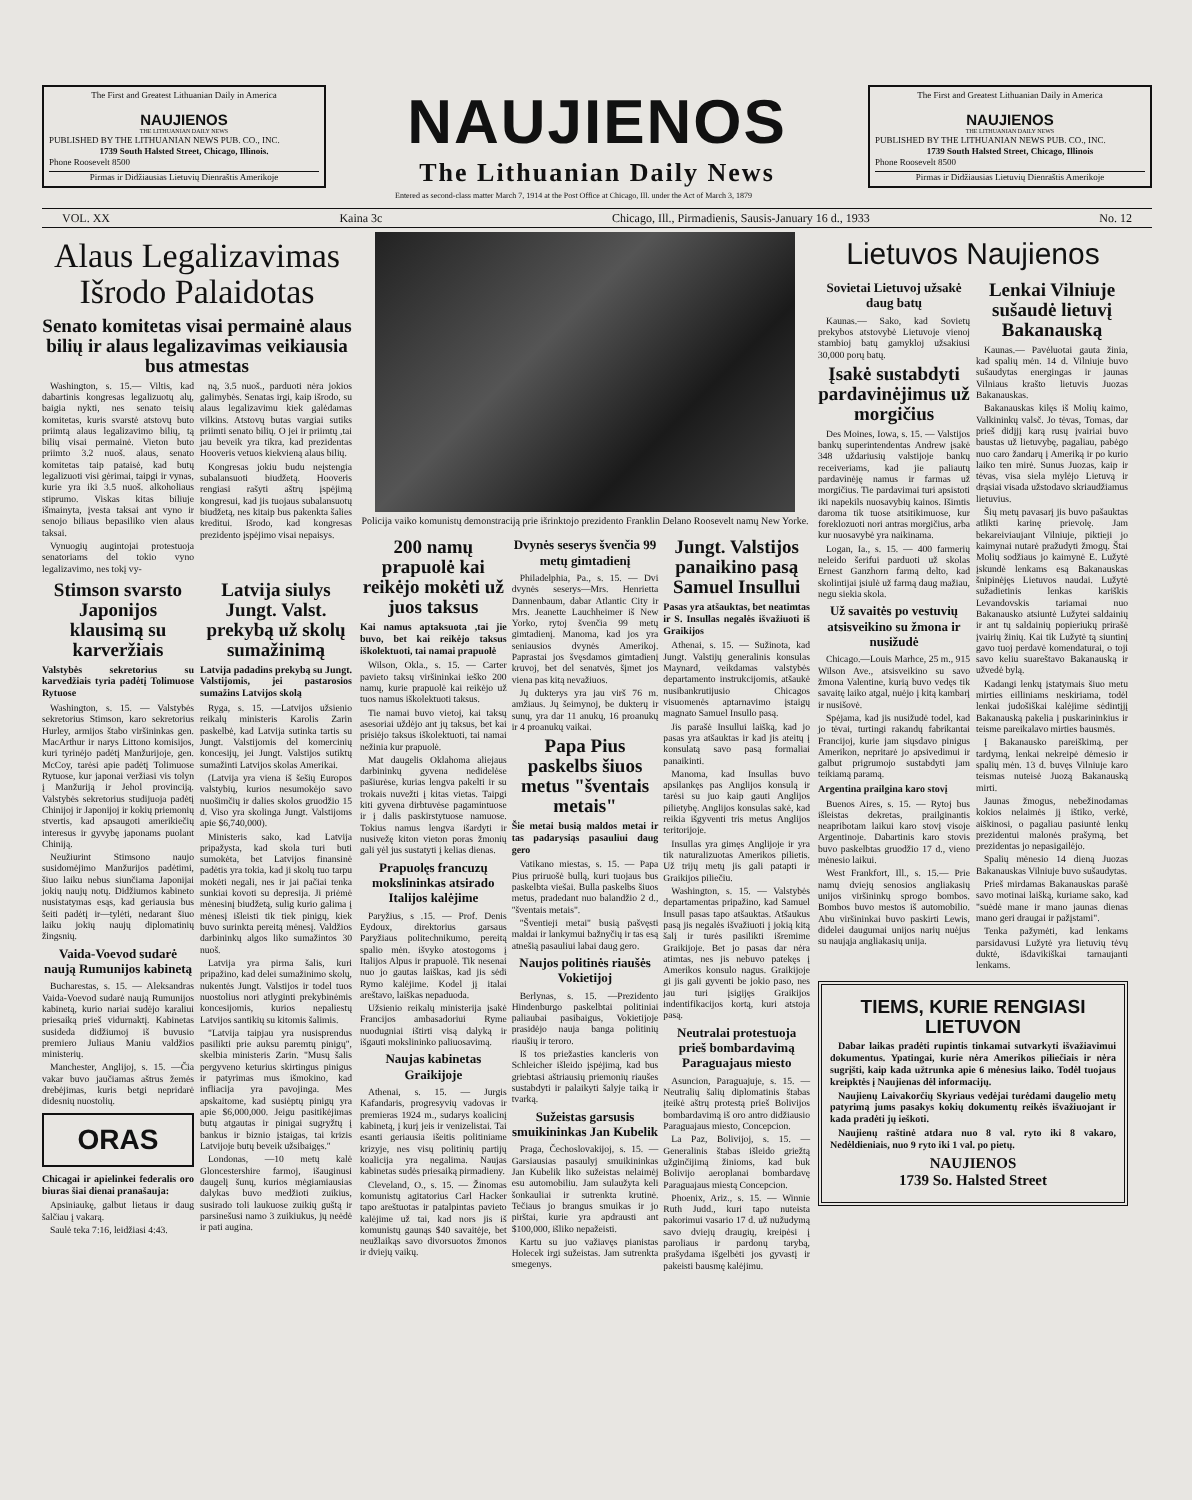The First and Greatest Lithuanian Daily in America
NAUJIENOS
THE LITHUANIAN DAILY NEWS
PUBLISHED BY THE LITHUANIAN NEWS PUB. CO., INC.
1739 South Halsted Street, Chicago, Illinois.
Phone Roosevelt 8500
Pirmas ir Didžiausias Lietuvių Dienraštis Amerikoje
NAUJIENOS
The Lithuanian Daily News
Entered as second-class matter March 7, 1914 at the Post Office at Chicago, Ill. under the Act of March 3, 1879
The First and Greatest Lithuanian Daily in America
NAUJIENOS
THE LITHUANIAN DAILY NEWS
PUBLISHED BY THE LITHUANIAN NEWS PUB. CO., INC.
1739 South Halsted Street, Chicago, Illinois
Phone Roosevelt 8500
Pirmas ir Didžiausias Lietuvių Dienraštis Amerikoje
VOL. XX Kaina 3c Chicago, Ill., Pirmadienis, Sausis-January 16 d., 1933 No. 12
Alaus Legalizavimas Išrodo Palaidotas
Senato komitetas visai permainė alaus bilių ir alaus legalizavimas veikiausia bus atmestas
Washington, s. 15.— Viltis, kad dabartinis kongresas legalizuotų alų, baigia nykti, nes senato teisių komitetas, kuris svarstė atstovų buto priimtą alaus legalizavimo bilių, tą bilių visai permainė. Vieton buto priimto 3.2 nuoš. alaus, senato komitetas taip pataisė, kad butų legalizuoti visi gėrimai, taipgi ir vynas, kurie yra iki 3.5 nuoš. alkoholiaus stiprumo. Viskas kitas biliuje išmainyta, įvesta taksai ant vyno ir senojo biliaus bepasiliko vien alaus taksai.
Vynuogių augintojai protestuoja senatoriams del tokio vyno legalizavimo, nes tokį vy-
ną, 3.5 nuoš., parduoti nėra jokios galimybės. Senatas irgi, kaip išrodo, su alaus legalizavimu kiek galėdamas vilkins. Atstovų butas vargiai sutiks priimti senato bilių. O jei ir priimtų ,tai jau beveik yra tikra, kad prezidentas Hooveris vetuos kiekvieną alaus bilių.
Kongresas jokiu budu neįstengia subalansuoti biudžetą. Hooveris rengiasi rašyti aštrų įspėjimą kongresui, kad jis tuojaus subalansuotų biudžetą, nes kitaip bus pakenkta šalies kreditui. Išrodo, kad kongresas prezidento įspėjimo visai nepaisys.
Stimson svarsto Japonijos klausimą su karveržiais
Valstybės sekretorius su karvedžiais tyria padėtį Tolimuose Rytuose
Washington, s. 15. — Valstybės sekretorius Stimson, karo sekretorius Hurley, armijos štabo viršininkas gen. MacArthur ir narys Littono komisijos, kuri tyrinėjo padėtį Manžurijoje, gen. McCoy, tarėsi apie padėtį Tolimuose Rytuose, kur japonai veržiasi vis tolyn į Manžuriją ir Jehol provinciją. Valstybės sekretorius studijuoja padėtį Chinijoj ir Japonijoj ir kokių priemonių stvertis, kad apsaugoti amerikiečių interesus ir gyvybę japonams puolant Chiniją.
Neužiurint Stimsono naujo susidomėjimo Manžurijos padėtimi, šiuo laiku nebus siunčiama Japonijai jokių naujų notų. Didžiumos kabineto nusistatymas esąs, kad geriausia bus šeiti padėtį ir—tylėti, nedarant šiuo laiku jokių naujų diplomatinių žingsnių.
Vaida-Voevod sudarė naują Rumunijos kabinetą
Bucharestas, s. 15. — Aleksandras Vaida-Voevod sudarė naują Rumunijos kabinetą, kurio nariai sudėjo karaliui priesaiką prieš vidurnaktį. Kabinetas susideda didžiumoj iš buvusio premiero Juliaus Maniu valdžios ministerių.
Manchester, Anglijoj, s. 15. —Čia vakar buvo jaučiamas aštrus žemės drebėjimas, kuris betgi nepridarė didesnių nuostolių.
ORAS
Chicagai ir apielinkei federalis oro biuras šiai dienai pranašauja:
Apsiniaukę, galbut lietaus ir daug šalčiau į vakarą.
Saulė teka 7:16, leidžiasi 4:43.
Latvija siulys Jungt. Valst. prekybą už skolų sumažinimą
Latvija padadins prekybą su Jungt. Valstijomis, jei pastarosios sumažins Latvijos skolą
Ryga, s. 15. —Latvijos užsienio reikalų ministeris Karolis Zarin paskelbė, kad Latvija sutinka tartis su Jungt. Valstijomis del komercinių koncesijų, jei Jungt. Valstijos sutiktų sumažinti Latvijos skolas Amerikai.
(Latvija yra viena iš šešių Europos valstybių, kurios nesumokėjo savo nuošimčių ir dalies skolos gruodžio 15 d. Viso yra skolinga Jungt. Valstijoms apie $6,740,000).
Ministeris sako, kad Latvija pripažysta, kad skola turi buti sumokėta, bet Latvijos finansinė padėtis yra tokia, kad ji skolų tuo tarpu mokėti negali, nes ir jai pačiai tenka sunkiai kovoti su depresija. Ji priėmė mėnesinį biudžetą, sulig kurio galima į mėnesį išleisti tik tiek pinigų, kiek buvo surinkta pereitą mėnesį. Valdžios darbininkų algos liko sumažintos 30 nuoš.
Latvija yra pirma šalis, kuri pripažino, kad delei sumažinimo skolų, nukentės Jungt. Valstijos ir todel tuos nuostolius nori atlyginti prekybinėmis koncesijomis, kurios nepaliestų Latvijos santikių su kitomis šalimis.
"Latvija taipjau yra nusisprendus pasilikti prie auksu paremtų pinigų", skelbia ministeris Zarin. "Musų šalis pergyveno keturius skirtingus pinigus ir patyrimas mus išmokino, kad infliacija yra pavojinga. Mes apskaitome, kad susiėptų pinigų yra apie $6,000,000. Jeigu pasitikėjimas butų atgautas ir pinigai sugryžtų į bankus ir biznio įstaigas, tai krizis Latvijoje butų beveik užsibaigęs."
Londonas, —10 metų kalė Gloncestershire farmoj, išauginusi daugelį šunų, kurios mėgiamiausias dalykas buvo medžioti zuikius, susirado toli laukuose zuikių guštą ir parsinešusi namo 3 zuikiukus, jų neėdė ir pati augina.
Policija vaiko komunistų demonstraciją prie išrinktojo prezidento Franklin Delano Roosevelt namų New Yorke.
200 namų prapuolė kai reikėjo mokėti už juos taksus
Kai namus aptaksuota ,tai jie buvo, bet kai reikėjo taksus iškolektuoti, tai namai prapuolė
Wilson, Okla., s. 15. — Carter pavieto taksų viršininkai ieško 200 namų, kurie prapuolė kai reikėjo už tuos namus iškolektuoti taksus.
Tie namai buvo vietoj, kai taksų asesoriai uždėjo ant jų taksus, bet kai prisiėjo taksus iškolektuoti, tai namai nežinia kur prapuolė.
Mat daugelis Oklahoma aliejaus darbininkų gyvena nedidelėse pašiurėse, kurias lengva pakelti ir su trokais nuvežti į kitas vietas. Taipgi kiti gyvena dirbtuvėse pagamintuose ir į dalis paskirstytuose namuose. Tokius namus lengva išardyti ir nusivežę kiton vieton poras žmonių gali yėl jus sustatyti į kelias dienas.
Prapuolęs francuzų mokslininkas atsirado Italijos kalėjime
Paryžius, s .15. — Prof. Denis Eydoux, direktorius garsaus Paryžiaus politechnikumo, pereitą spalio mėn. išvyko atostogoms į Italijos Alpus ir prapuolė. Tik nesenai nuo jo gautas laiškas, kad jis sėdi Rymo kalėjime. Kodel jį italai areštavo, laiškas nepaduoda.
Užsienio reikalų ministerija įsakė Francijos ambasadoriui Ryme nuodugniai ištirti visą dalyką ir išgauti mokslininko paliuosavimą.
Naujas kabinetas Graikijoje
Athenai, s. 15. — Jurgis Kafandaris, progresyvių vadovas ir premieras 1924 m., sudarys koalicinį kabinetą, į kurį jeis ir venizelistai. Tai esanti geriausia išeitis politiniame krizyje, nes visų politinių partijų koalicija yra negalima. Naujas kabinetas sudės priesaiką pirmadieny.
Cleveland, O., s. 15. — Žinomas komunistų agitatorius Carl Hacker tapo areštuotas ir patalpintas pavieto kalėjime už tai, kad nors jis iš komunistų gaunąs $40 savaitėje, bet neužlaikąs savo divorsuotos žmonos ir dviejų vaikų.
Dvynės seserys švenčia 99 metų gimtadienį
Philadelphia, Pa., s. 15. — Dvi dvynės seserys—Mrs. Henrietta Dannenbaum, dabar Atlantic City ir Mrs. Jeanette Lauchheimer iš New Yorko, rytoj švenčia 99 metų gimtadienį. Manoma, kad jos yra seniausios dvynės Amerikoj. Paprastai jos švęsdamos gimtadienį kruvoj, bet del senatvės, šįmet jos viena pas kitą nevažiuos.
Jų dukterys yra jau virš 76 m. amžiaus. Jų šeimynoj, be dukterų ir sunų, yra dar 11 anukų, 16 proanukų ir 4 proanukų vaikai.
Papa Pius paskelbs šiuos metus "šventais metais"
Šie metai busią maldos metai ir tas padarysiąs pasauliui daug gero
Vatikano miestas, s. 15. — Papa Pius priruošė bullą, kuri tuojaus bus paskelbta viešai. Bulla paskelbs šiuos metus, pradedant nuo balandžio 2 d., "šventais metais".
"Šventieji metai" busią pašvęsti maldai ir lankymui bažnyčių ir tas esą atnešią pasauliui labai daug gero.
Naujos politinės riaušės Vokietijoj
Berlynas, s. 15. —Prezidento Hindenburgo paskelbtai politiniai paliaubai pasibaigus, Vokietijoje prasidėjo nauja banga politinių riaušių ir teroro.
Iš tos priežasties kancleris von Schleicher išleido įspėjimą, kad bus griebtasi aštriausių priemonių riaušes sustabdyti ir palaikyti šalyje taiką ir tvarką.
Sužeistas garsusis smuikininkas Jan Kubelik
Praga, Čechoslovakijoj, s. 15. —Garsiausias pasaulyj smuikininkas Jan Kubelik liko sužeistas nelaimėj esu automobiliu. Jam sulaužyta keli šonkauliai ir sutrenkta krutinė. Tečiaus jo brangus smuikas ir jo pirštai, kurie yra apdrausti ant $100,000, išliko nepažeisti.
Kartu su juo važiavęs pianistas Holecek irgi sužeistas. Jam sutrenkta smegenys.
Jungt. Valstijos panaikino pasą Samuel Insullui
Pasas yra atšauktas, bet neatimtas ir S. Insullas negalės išvažiuoti iš Graikijos
Athenai, s. 15. — Sužinota, kad Jungt. Valstijų generalinis konsulas Maynard, veikdamas valstybės departamento instrukcijomis, atšaukė nusibankrutijusio Chicagos visuomenės aptarnavimo įstaigų magnato Samuel Insullo pasą.
Jis parašė Insullui laišką, kad jo pasas yra atšauktas ir kad jis ateitų į konsulatą savo pasą formaliai panaikinti.
Manoma, kad Insullas buvo apsilankęs pas Anglijos konsulą ir tarėsi su juo kaip gauti Anglijos pilietybę. Anglijos konsulas sakė, kad reikia išgyventi tris metus Anglijos teritorijoje.
Insullas yra gimęs Anglijoje ir yra tik naturalizuotas Amerikos pilietis. Už trijų metų jis gali patapti ir Graikijos piliečiu.
Washington, s. 15. — Valstybės departamentas pripažino, kad Samuel Insull pasas tapo atšauktas. Atšaukus pasą jis negalės išvažiuoti į jokią kitą šalį ir turės pasilikti išremime Graikijoje. Bet jo pasas dar nėra atimtas, nes jis nebuvo patekęs į Amerikos konsulo nagus. Graikijoje gi jis gali gyventi be jokio paso, nes jau turi įsigijęs Graikijos indentifikacijos kortą, kuri atstoja pasą.
Neutralai protestuoja prieš bombardavimą Paraguajaus miesto
Asuncion, Paraguajuje, s. 15. —Neutralių šalių diplomatinis štabas įteikė aštrų protestą prieš Bolivijos bombardavimą iš oro antro didžiausio Paraguajaus miesto, Concepcion.
La Paz, Bolivijoj, s. 15. — Generalinis štabas išleido griežtą užginčijimą žinioms, kad buk Bolivijo aeroplanai bombardavę Paraguajaus miestą Concepcion.
Phoenix, Ariz., s. 15. — Winnie Ruth Judd., kuri tapo nuteista pakorimui vasario 17 d. už nužudymą savo dviejų draugių, kreipėsi į paroliaus ir pardonų tarybą, prašydama išgelbėti jos gyvastį ir pakeisti bausmę kalėjimu.
Lietuvos Naujienos
Sovietai Lietuvoj užsakė daug batų
Kaunas.— Sako, kad Sovietų prekybos atstovybė Lietuvoje vienoj stambioj batų gamykloj užsakiusi 30,000 porų batų.
Įsakė sustabdyti pardavinėjimus už morgičius
Des Moines, Iowa, s. 15. — Valstijos bankų superintendentas Andrew įsakė 348 uždariusių valstijoje bankų receiveriams, kad jie paliautų pardavinėję namus ir farmas už morgičius. Tie pardavimai turi apsistoti iki napekils nuosavybių kainos. Išimtis daroma tik tuose atsitikimuose, kur foreklozuoti nori antras morgičius, arba kur nuosavybė yra naikinama.
Logan, Ia., s. 15. — 400 farmerių neleido šerifui parduoti už skolas Ernest Ganzhorn farmą delto, kad skolintijai įsiulė už farmą daug mažiau, negu siekia skola.
Už savaitės po vestuvių atsisveikino su žmona ir nusižudė
Chicago.—Louis Marhce, 25 m., 915 Wilson Ave., atsisveikino su savo žmona Valentine, kurią buvo vedęs tik savaitę laiko atgal, nuėjo į kitą kambarį ir nusišovė.
Spėjama, kad jis nusižudė todel, kad jo tėvai, turtingi rakandų fabrikantai Francijoj, kurie jam siųsdavo pinigus Amerikon, nepritarė jo apsivedimui ir galbut prigrumojo sustabdyti jam teikiamą paramą.
Argentina prailgina karo stovį
Buenos Aires, s. 15. — Rytoj bus išleistas dekretas, prailginantis neapribotam laikui karo stovį visoje Argentinoje. Dabartinis karo stovis buvo paskelbtas gruodžio 17 d., vieno mėnesio laikui.
West Frankfort, Ill., s. 15.— Prie namų dviejų senosios angliakasių unijos viršininkų sprogo bombos. Bombos buvo mestos iš automobilio. Abu viršininkai buvo paskirti Lewis, didelei daugumai unijos narių nuėjus su naująja angliakasių unija.
Lenkai Vilniuje sušaudė lietuvį Bakanauską
Kaunas.— Pavėluotai gauta žinia, kad spalių mėn. 14 d. Vilniuje buvo sušaudytas energingas ir jaunas Vilniaus krašto lietuvis Juozas Bakanauskas.
Bakanauskas kilęs iš Molių kaimo, Valkininkų valsč. Jo tėvas, Tomas, dar prieš didįjį karą rusų įvairiai buvo baustas už lietuvybę, pagaliau, pabėgo nuo caro žandarų į Ameriką ir po kurio laiko ten mirė. Sunus Juozas, kaip ir tėvas, visa siela mylėjo Lietuvą ir drąsiai visada užstodavo skriaudžiamus lietuvius.
Šių metų pavasarį jis buvo pašauktas atlikti karinę prievolę. Jam bekareiviaujant Vilniuje, piktieji jo kaimynai nutarė pražudyti žmogų. Štai Molių sodžiaus jo kaimynė E. Lužytė įskundė lenkams esą Bakanauskas šnipinėjęs Lietuvos naudai. Lužytė sužadietinis lenkas kariškis Levandovskis tariamai nuo Bakanausko atsiuntė Lužytei saldainių ir ant tų saldainių popieriukų prirašė įvairių žinių. Kai tik Lužytė tą siuntinį gavo tuoj perdavė komendaturai, o toji savo keliu suareštavo Bakanauską ir užvedė bylą.
Kadangi lenkų įstatymais šiuo metu mirties eilliniams neskiriama, todėl lenkai judošiškai kalėjime sėdintįjį Bakanauską pakelia į puskarininkius ir teisme pareikalavo mirties bausmės.
Į Bakanausko pareiškimą, per tardymą, lenkai nekreipė dėmesio ir spalių mėn. 13 d. buvęs Vilniuje karo teismas nuteisė Juozą Bakanauską mirti.
Jaunas žmogus, nebežinodamas kokios nelaimės jį ištiko, verkė, aiškinosi, o pagaliau pasiuntė lenkų prezidentui malonės prašymą, bet prezidentas jo nepasigailėjo.
Spalių mėnesio 14 dieną Juozas Bakanauskas Vilniuje buvo sušaudytas.
Prieš mirdamas Bakanauskas parašė savo motinai laišką, kuriame sako, kad "suėdė mane ir mano jaunas dienas mano geri draugai ir pažįstami".
Tenka pažymėti, kad lenkams parsidavusi Lužytė yra lietuvių tėvų duktė, išdavikiškai tarnaujanti lenkams.
TIEMS, KURIE RENGIASI LIETUVON
Dabar laikas pradėti rupintis tinkamai sutvarkyti išvažiavimui dokumentus. Ypatingai, kurie nėra Amerikos piliečiais ir nėra sugrįšti, kaip kada užtrunka apie 6 mėnesius laiko. Todėl tuojaus kreipktės į Naujienas dėl informacijų.
Naujienų Laivakorčių Skyriaus vedėjai turėdami daugelio metų patyrimą jums pasakys kokių dokumentų reikės išvažiuojant ir kada pradėti jų ieškoti.
Naujienų raštinė atdara nuo 8 val. ryto iki 8 vakaro, Nedėldieniais, nuo 9 ryto iki 1 val. po pietų.
NAUJIENOS
1739 So. Halsted Street